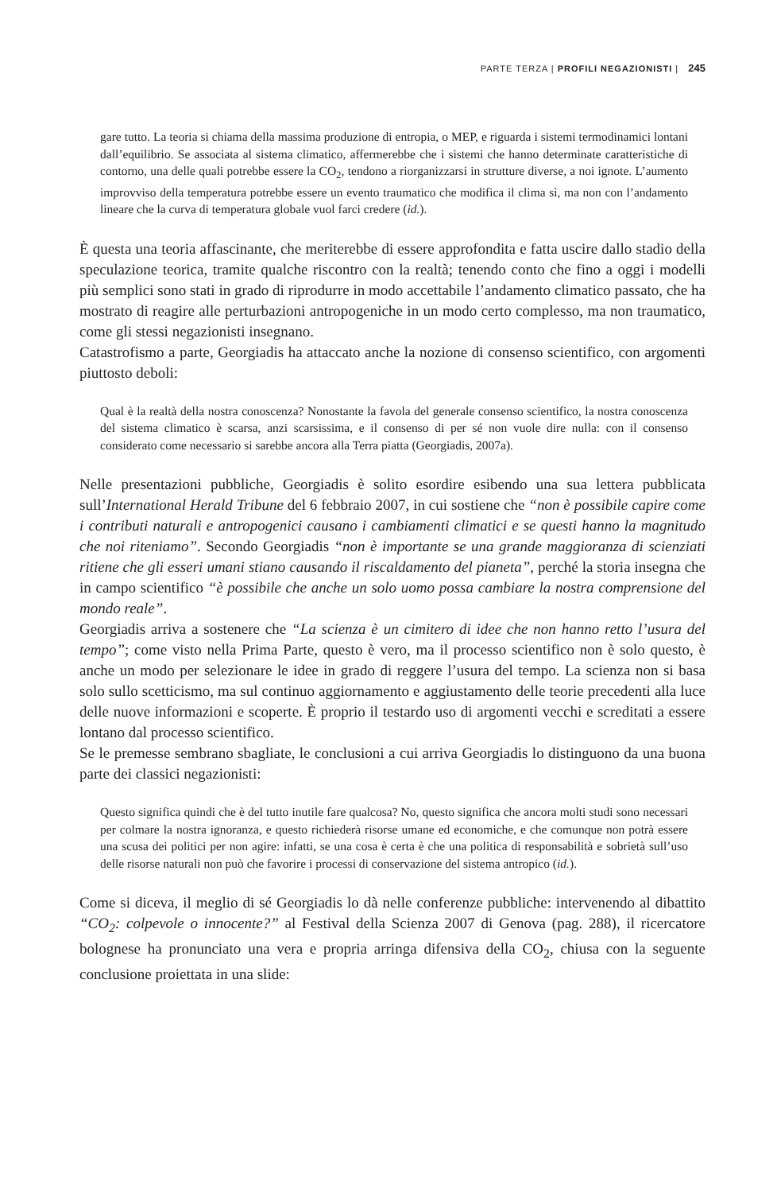PARTE TERZA | PROFILI NEGAZIONISTI | 245
gare tutto. La teoria si chiama della massima produzione di entropia, o MEP, e riguarda i sistemi termodinamici lontani dall’equilibrio. Se associata al sistema climatico, affermerebbe che i sistemi che hanno determinate caratteristiche di contorno, una delle quali potrebbe essere la CO<sub>2</sub>, tendono a riorganizzarsi in strutture diverse, a noi ignote. L’aumento improvviso della temperatura potrebbe essere un evento traumatico che modifica il clima sì, ma non con l’andamento lineare che la curva di temperatura globale vuol farci credere (id.).
È questa una teoria affascinante, che meriterebbe di essere approfondita e fatta uscire dallo stadio della speculazione teorica, tramite qualche riscontro con la realtà; tenendo conto che fino a oggi i modelli più semplici sono stati in grado di riprodurre in modo accettabile l’andamento climatico passato, che ha mostrato di reagire alle perturbazioni antropogeniche in un modo certo complesso, ma non traumatico, come gli stessi negazionisti insegnano.
Catastrofismo a parte, Georgiadis ha attaccato anche la nozione di consenso scientifico, con argomenti piuttosto deboli:
Qual è la realtà della nostra conoscenza? Nonostante la favola del generale consenso scientifico, la nostra conoscenza del sistema climatico è scarsa, anzi scarsissima, e il consenso di per sé non vuole dire nulla: con il consenso considerato come necessario si sarebbe ancora alla Terra piatta (Georgiadis, 2007a).
Nelle presentazioni pubbliche, Georgiadis è solito esordire esibendo una sua lettera pubblicata sull’International Herald Tribune del 6 febbraio 2007, in cui sostiene che “non è possibile capire come i contributi naturali e antropogenici causano i cambiamenti climatici e se questi hanno la magnitudo che noi riteniamo”. Secondo Georgiadis “non è importante se una grande maggioranza di scienziati ritiene che gli esseri umani stiano causando il riscaldamento del pianeta”, perché la storia insegna che in campo scientifico “è possibile che anche un solo uomo possa cambiare la nostra comprensione del mondo reale”.
Georgiadis arriva a sostenere che “La scienza è un cimitero di idee che non hanno retto l’usura del tempo”; come visto nella Prima Parte, questo è vero, ma il processo scientifico non è solo questo, è anche un modo per selezionare le idee in grado di reggere l’usura del tempo. La scienza non si basa solo sullo scetticismo, ma sul continuo aggiornamento e aggiustamento delle teorie precedenti alla luce delle nuove informazioni e scoperte. È proprio il testardo uso di argomenti vecchi e screditati a essere lontano dal processo scientifico.
Se le premesse sembrano sbagliate, le conclusioni a cui arriva Georgiadis lo distinguono da una buona parte dei classici negazionisti:
Questo significa quindi che è del tutto inutile fare qualcosa? No, questo significa che ancora molti studi sono necessari per colmare la nostra ignoranza, e questo richiederà risorse umane ed economiche, e che comunque non potrà essere una scusa dei politici per non agire: infatti, se una cosa è certa è che una politica di responsabilità e sobrietà sull’uso delle risorse naturali non può che favorire i processi di conservazione del sistema antropico (id.).
Come si diceva, il meglio di sé Georgiadis lo dà nelle conferenze pubbliche: intervenendo al dibattito “CO<sub>2</sub>: colpevole o innocente?” al Festival della Scienza 2007 di Genova (pag. 288), il ricercatore bolognese ha pronunciato una vera e propria arringa difensiva della CO<sub>2</sub>, chiusa con la seguente conclusione proiettata in una slide: